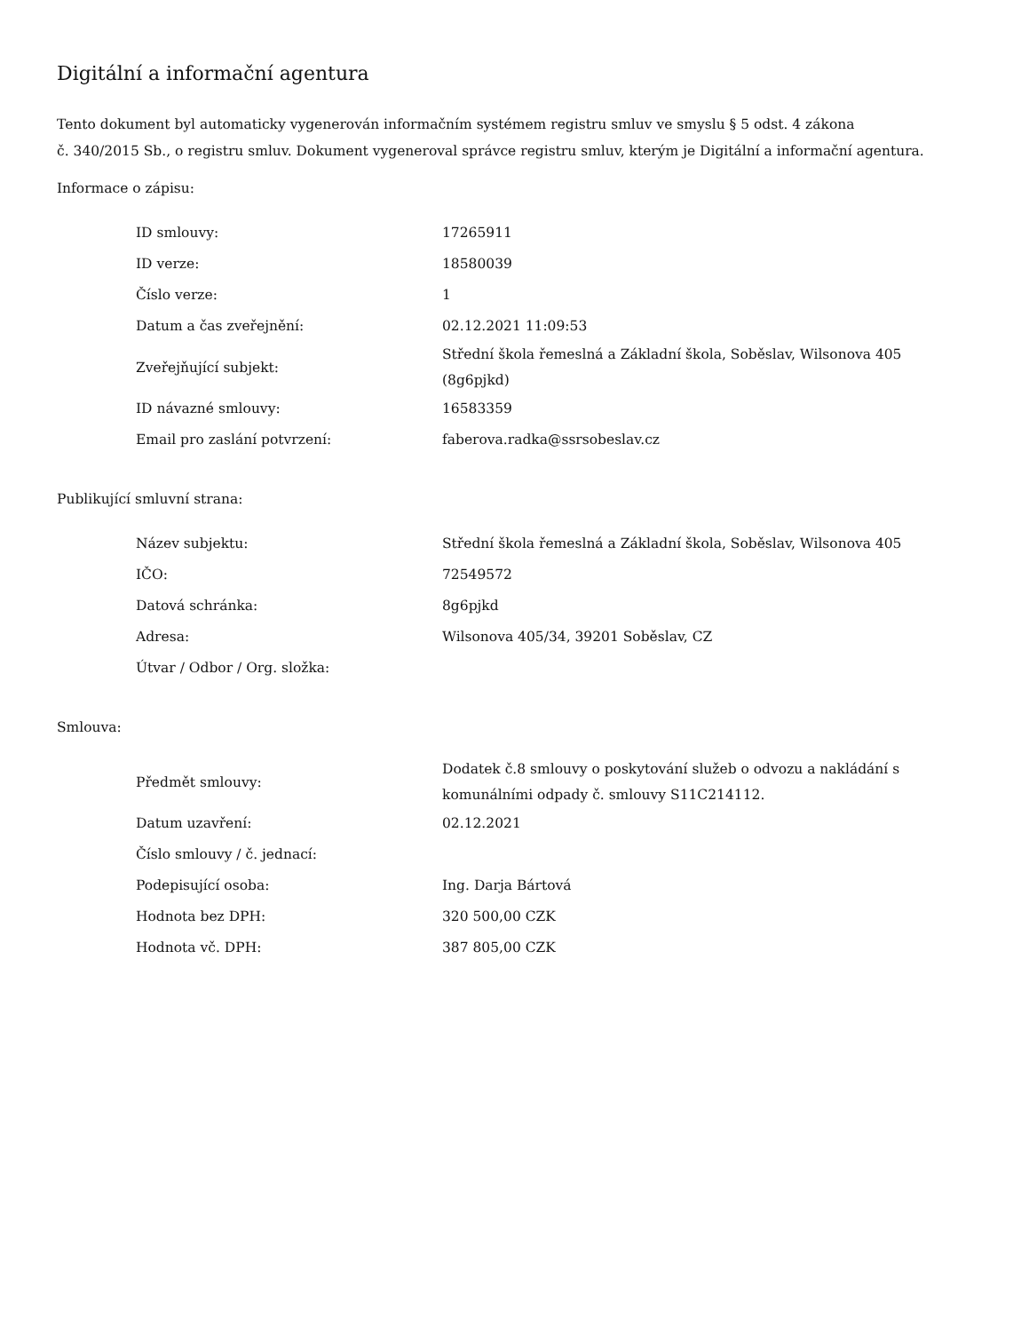Digitální a informační agentura
Tento dokument byl automaticky vygenerován informačním systémem registru smluv ve smyslu § 5 odst. 4 zákona
č. 340/2015 Sb., o registru smluv. Dokument vygeneroval správce registru smluv, kterým je Digitální a informační agentura.
Informace o zápisu:
| ID smlouvy: | 17265911 |
| ID verze: | 18580039 |
| Číslo verze: | 1 |
| Datum a čas zveřejnění: | 02.12.2021 11:09:53 |
| Zveřejňující subjekt: | Střední škola řemeslná a Základní škola, Soběslav, Wilsonova 405 (8g6pjkd) |
| ID návazné smlouvy: | 16583359 |
| Email pro zaslání potvrzení: | faberova.radka@ssrsobeslav.cz |
Publikující smluvní strana:
| Název subjektu: | Střední škola řemeslná a Základní škola, Soběslav, Wilsonova 405 |
| IČO: | 72549572 |
| Datová schránka: | 8g6pjkd |
| Adresa: | Wilsonova 405/34, 39201 Soběslav, CZ |
| Útvar / Odbor / Org. složka: | |
Smlouva:
| Předmět smlouvy: | Dodatek č.8 smlouvy o poskytování služeb o odvozu a nakládání s komunálními odpady č. smlouvy S11C214112. |
| Datum uzavření: | 02.12.2021 |
| Číslo smlouvy / č. jednací: | |
| Podepisující osoba: | Ing. Darja Bártová |
| Hodnota bez DPH: | 320 500,00 CZK |
| Hodnota vč. DPH: | 387 805,00 CZK |